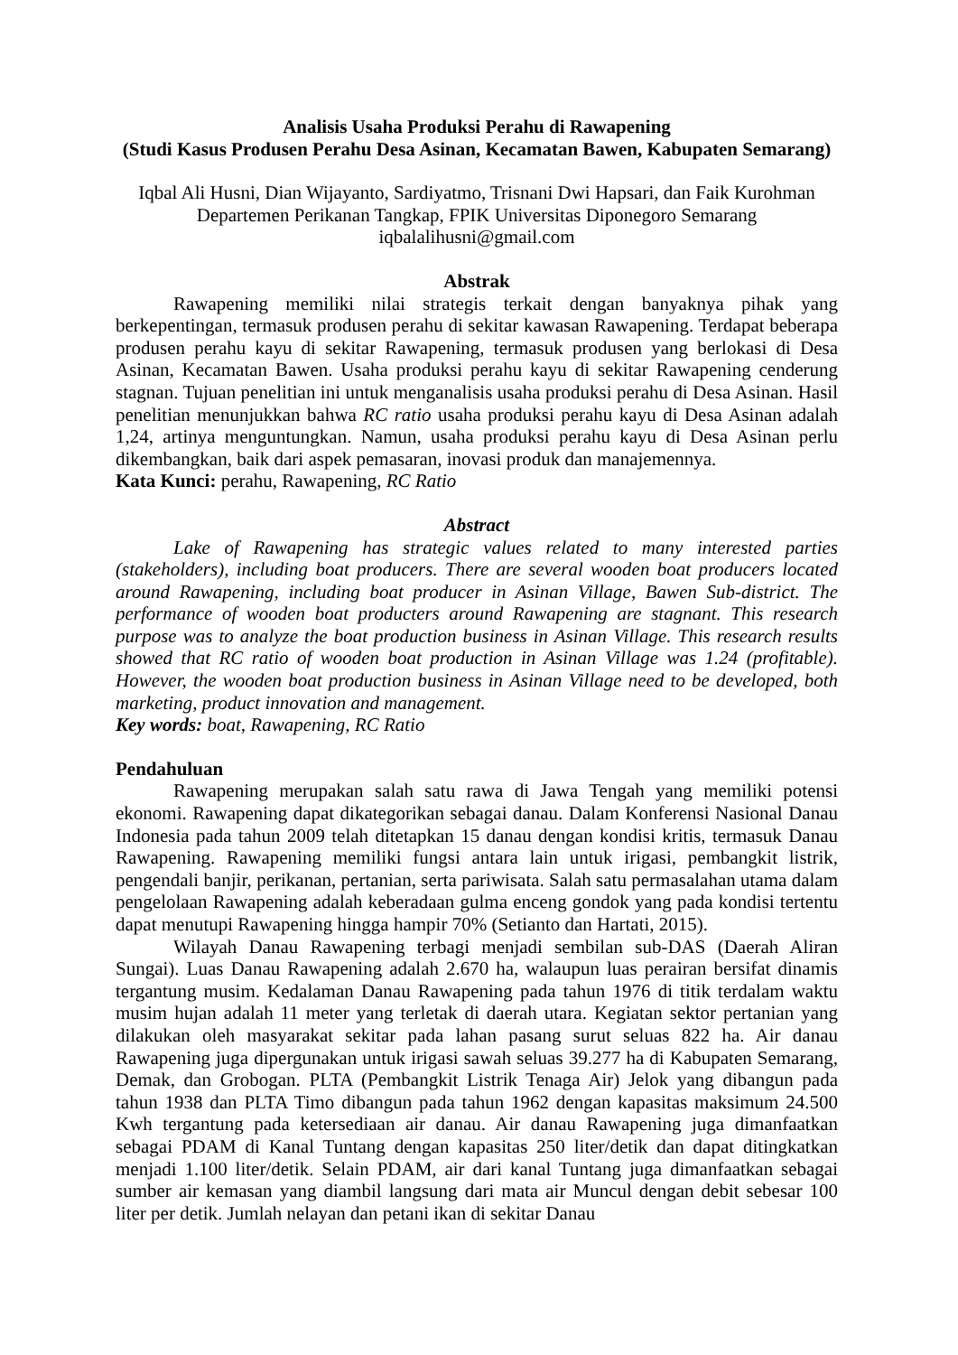Analisis Usaha Produksi Perahu di Rawapening
(Studi Kasus Produsen Perahu Desa Asinan, Kecamatan Bawen, Kabupaten Semarang)
Iqbal Ali Husni, Dian Wijayanto, Sardiyatmo, Trisnani Dwi Hapsari, dan Faik Kurohman
Departemen Perikanan Tangkap, FPIK Universitas Diponegoro Semarang
iqbalalihusni@gmail.com
Abstrak
Rawapening memiliki nilai strategis terkait dengan banyaknya pihak yang berkepentingan, termasuk produsen perahu di sekitar kawasan Rawapening. Terdapat beberapa produsen perahu kayu di sekitar Rawapening, termasuk produsen yang berlokasi di Desa Asinan, Kecamatan Bawen. Usaha produksi perahu kayu di sekitar Rawapening cenderung stagnan. Tujuan penelitian ini untuk menganalisis usaha produksi perahu di Desa Asinan. Hasil penelitian menunjukkan bahwa RC ratio usaha produksi perahu kayu di Desa Asinan adalah 1,24, artinya menguntungkan. Namun, usaha produksi perahu kayu di Desa Asinan perlu dikembangkan, baik dari aspek pemasaran, inovasi produk dan manajemennya.
Kata Kunci: perahu, Rawapening, RC Ratio
Abstract
Lake of Rawapening has strategic values related to many interested parties (stakeholders), including boat producers. There are several wooden boat producers located around Rawapening, including boat producer in Asinan Village, Bawen Sub-district. The performance of wooden boat producters around Rawapening are stagnant. This research purpose was to analyze the boat production business in Asinan Village. This research results showed that RC ratio of wooden boat production in Asinan Village was 1.24 (profitable). However, the wooden boat production business in Asinan Village need to be developed, both marketing, product innovation and management.
Key words: boat, Rawapening, RC Ratio
Pendahuluan
Rawapening merupakan salah satu rawa di Jawa Tengah yang memiliki potensi ekonomi. Rawapening dapat dikategorikan sebagai danau. Dalam Konferensi Nasional Danau Indonesia pada tahun 2009 telah ditetapkan 15 danau dengan kondisi kritis, termasuk Danau Rawapening. Rawapening memiliki fungsi antara lain untuk irigasi, pembangkit listrik, pengendali banjir, perikanan, pertanian, serta pariwisata. Salah satu permasalahan utama dalam pengelolaan Rawapening adalah keberadaan gulma enceng gondok yang pada kondisi tertentu dapat menutupi Rawapening hingga hampir 70% (Setianto dan Hartati, 2015).
Wilayah Danau Rawapening terbagi menjadi sembilan sub-DAS (Daerah Aliran Sungai). Luas Danau Rawapening adalah 2.670 ha, walaupun luas perairan bersifat dinamis tergantung musim. Kedalaman Danau Rawapening pada tahun 1976 di titik terdalam waktu musim hujan adalah 11 meter yang terletak di daerah utara. Kegiatan sektor pertanian yang dilakukan oleh masyarakat sekitar pada lahan pasang surut seluas 822 ha. Air danau Rawapening juga dipergunakan untuk irigasi sawah seluas 39.277 ha di Kabupaten Semarang, Demak, dan Grobogan. PLTA (Pembangkit Listrik Tenaga Air) Jelok yang dibangun pada tahun 1938 dan PLTA Timo dibangun pada tahun 1962 dengan kapasitas maksimum 24.500 Kwh tergantung pada ketersediaan air danau. Air danau Rawapening juga dimanfaatkan sebagai PDAM di Kanal Tuntang dengan kapasitas 250 liter/detik dan dapat ditingkatkan menjadi 1.100 liter/detik. Selain PDAM, air dari kanal Tuntang juga dimanfaatkan sebagai sumber air kemasan yang diambil langsung dari mata air Muncul dengan debit sebesar 100 liter per detik. Jumlah nelayan dan petani ikan di sekitar Danau